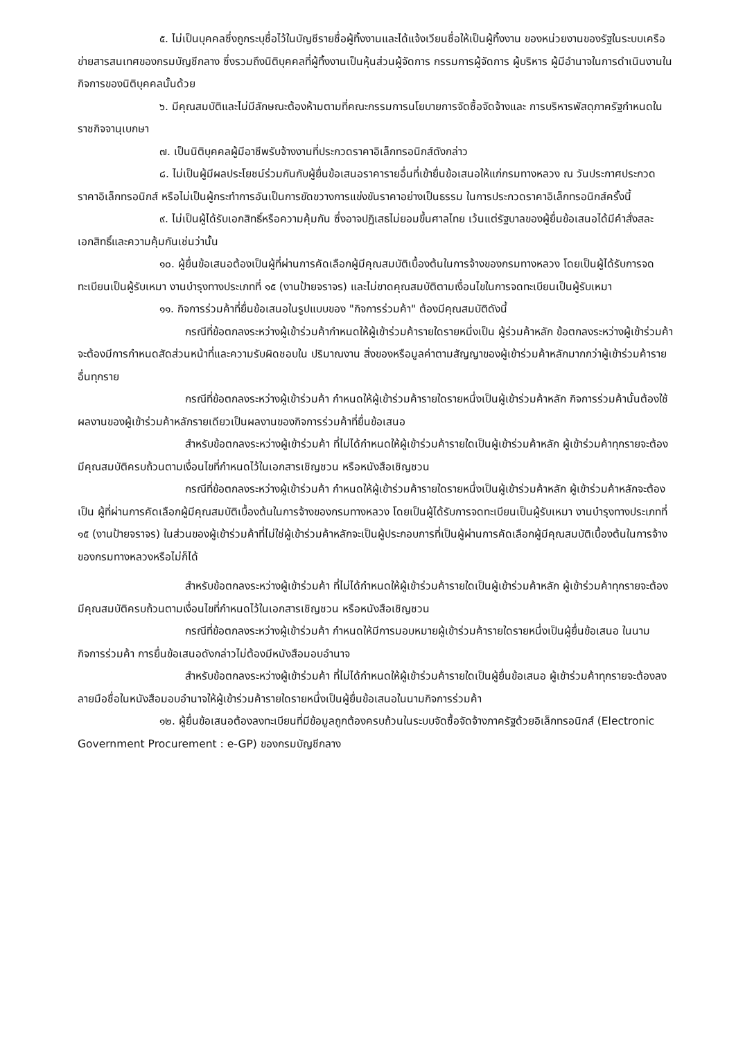๕. ไม่เป็นบุคคลซึ่งถูกระบุชื่อไว้ในบัญชีรายชื่อผู้ทิ้งงานและได้แจ้งเวียนชื่อให้เป็นผู้ทิ้งงาน ของหน่วยงานของรัฐในระบบเครือข่ายสารสนเทศของกรมบัญชีกลาง ซึ่งรวมถึงนิติบุคคลที่ผู้ทิ้งงานเป็นหุ้นส่วนผู้จัดการ กรรมการผู้จัดการ ผู้บริหาร ผู้มีอำนาจในการดำเนินงานในกิจการของนิติบุคคลนั้นด้วย
๖. มีคุณสมบัติและไม่มีลักษณะต้องห้ามตามที่คณะกรรมการนโยบายการจัดซื้อจัดจ้างและ การบริหารพัสดุภาครัฐกำหนดในราชกิจจานุเบกษา
๗. เป็นนิติบุคคลผู้มีอาชีพรับจ้างงานที่ประกวดราคาอิเล็กทรอนิกส์ดังกล่าว
๘. ไม่เป็นผู้มีผลประโยชน์ร่วมกันกับผู้ยื่นข้อเสนอราคารายอื่นที่เข้ายื่นข้อเสนอให้แก่กรมทางหลวง ณ วันประกาศประกวดราคาอิเล็กทรอนิกส์ หรือไม่เป็นผู้กระทำการอันเป็นการขัดขวางการแข่งขันราคาอย่างเป็นธรรม ในการประกวดราคาอิเล็กทรอนิกส์ครั้งนี้
๙. ไม่เป็นผู้ได้รับเอกสิทธิ์หรือความคุ้มกัน ซึ่งอาจปฏิเสธไม่ยอมขึ้นศาลไทย เว้นแต่รัฐบาลของผู้ยื่นข้อเสนอได้มีคำสั่งสละเอกสิทธิ์และความคุ้มกันเช่นว่านั้น
๑๐. ผู้ยื่นข้อเสนอต้องเป็นผู้ที่ผ่านการคัดเลือกผู้มีคุณสมบัติเบื้องต้นในการจ้างของกรมทางหลวง โดยเป็นผู้ได้รับการจดทะเบียนเป็นผู้รับเหมา งานบำรุงทางประเภทที่ ๑๕ (งานป้ายจราจร) และไม่ขาดคุณสมบัติตามเงื่อนไขในการจดทะเบียนเป็นผู้รับเหมา
๑๑. กิจการร่วมค้าที่ยื่นข้อเสนอในรูปแบบของ "กิจการร่วมค้า" ต้องมีคุณสมบัติดังนี้
กรณีที่ข้อตกลงระหว่างผู้เข้าร่วมค้ากำหนดให้ผู้เข้าร่วมค้ารายใดรายหนึ่งเป็น ผู้ร่วมค้าหลัก ข้อตกลงระหว่างผู้เข้าร่วมค้าจะต้องมีการกำหนดสัดส่วนหน้าที่และความรับผิดชอบใน ปริมาณงาน สิ่งของหรือมูลค่าตามสัญญาของผู้เข้าร่วมค้าหลักมากกว่าผู้เข้าร่วมค้ารายอื่นทุกราย
กรณีที่ข้อตกลงระหว่างผู้เข้าร่วมค้า กำหนดให้ผู้เข้าร่วมค้ารายใดรายหนึ่งเป็นผู้เข้าร่วมค้าหลัก กิจการร่วมค้านั้นต้องใช้ผลงานของผู้เข้าร่วมค้าหลักรายเดียวเป็นผลงานของกิจการร่วมค้าที่ยื่นข้อเสนอ
สำหรับข้อตกลงระหว่างผู้เข้าร่วมค้า ที่ไม่ได้กำหนดให้ผู้เข้าร่วมค้ารายใดเป็นผู้เข้าร่วมค้าหลัก ผู้เข้าร่วมค้าทุกรายจะต้องมีคุณสมบัติครบถ้วนตามเงื่อนไขที่กำหนดไว้ในเอกสารเชิญชวน หรือหนังสือเชิญชวน
กรณีที่ข้อตกลงระหว่างผู้เข้าร่วมค้า กำหนดให้ผู้เข้าร่วมค้ารายใดรายหนึ่งเป็นผู้เข้าร่วมค้าหลัก ผู้เข้าร่วมค้าหลักจะต้องเป็น ผู้ที่ผ่านการคัดเลือกผู้มีคุณสมบัติเบื้องต้นในการจ้างของกรมทางหลวง โดยเป็นผู้ได้รับการจดทะเบียนเป็นผู้รับเหมา งานบำรุงทางประเภทที่ ๑๕ (งานป้ายจราจร) ในส่วนของผู้เข้าร่วมค้าที่ไม่ใช่ผู้เข้าร่วมค้าหลักจะเป็นผู้ประกอบการที่เป็นผู้ผ่านการคัดเลือกผู้มีคุณสมบัติเบื้องต้นในการจ้างของกรมทางหลวงหรือไม่ก็ได้
สำหรับข้อตกลงระหว่างผู้เข้าร่วมค้า ที่ไม่ได้กำหนดให้ผู้เข้าร่วมค้ารายใดเป็นผู้เข้าร่วมค้าหลัก ผู้เข้าร่วมค้าทุกรายจะต้องมีคุณสมบัติครบถ้วนตามเงื่อนไขที่กำหนดไว้ในเอกสารเชิญชวน หรือหนังสือเชิญชวน
กรณีที่ข้อตกลงระหว่างผู้เข้าร่วมค้า กำหนดให้มีการมอบหมายผู้เข้าร่วมค้ารายใดรายหนึ่งเป็นผู้ยื่นข้อเสนอ ในนามกิจการร่วมค้า การยื่นข้อเสนอดังกล่าวไม่ต้องมีหนังสือมอบอำนาจ
สำหรับข้อตกลงระหว่างผู้เข้าร่วมค้า ที่ไม่ได้กำหนดให้ผู้เข้าร่วมค้ารายใดเป็นผู้ยื่นข้อเสนอ ผู้เข้าร่วมค้าทุกรายจะต้องลงลายมือชื่อในหนังสือมอบอำนาจให้ผู้เข้าร่วมค้ารายใดรายหนึ่งเป็นผู้ยื่นข้อเสนอในนามกิจการร่วมค้า
๑๒. ผู้ยื่นข้อเสนอต้องลงทะเบียนที่มีข้อมูลถูกต้องครบถ้วนในระบบจัดซื้อจัดจ้างภาครัฐด้วยอิเล็กทรอนิกส์ (Electronic Government Procurement : e-GP) ของกรมบัญชีกลาง